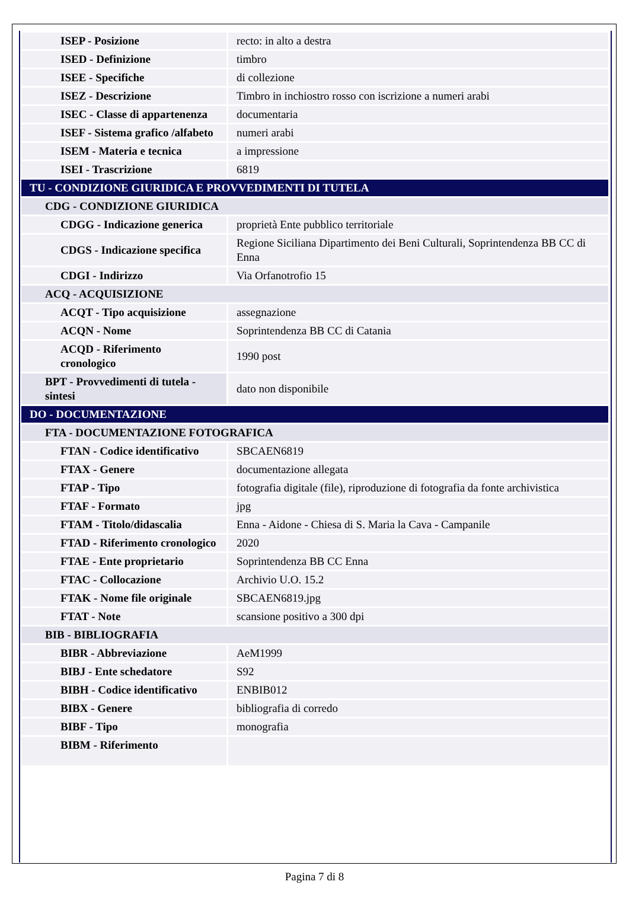| ISEP - Posizione | recto: in alto a destra |
| ISED - Definizione | timbro |
| ISEE - Specifiche | di collezione |
| ISEZ - Descrizione | Timbro in inchiostro rosso con iscrizione a numeri arabi |
| ISEC - Classe di appartenenza | documentaria |
| ISEF - Sistema grafico /alfabeto | numeri arabi |
| ISEM - Materia e tecnica | a impressione |
| ISEI - Trascrizione | 6819 |
| TU - CONDIZIONE GIURIDICA E PROVVEDIMENTI DI TUTELA | |
| CDG - CONDIZIONE GIURIDICA | |
| CDGG - Indicazione generica | proprietà Ente pubblico territoriale |
| CDGS - Indicazione specifica | Regione Siciliana Dipartimento dei Beni Culturali, Soprintendenza BB CC di Enna |
| CDGI - Indirizzo | Via Orfanotrofio 15 |
| ACQ - ACQUISIZIONE | |
| ACQT - Tipo acquisizione | assegnazione |
| ACQN - Nome | Soprintendenza BB CC di Catania |
| ACQD - Riferimento cronologico | 1990 post |
| BPT - Provvedimenti di tutela - sintesi | dato non disponibile |
| DO - DOCUMENTAZIONE | |
| FTA - DOCUMENTAZIONE FOTOGRAFICA | |
| FTAN - Codice identificativo | SBCAEN6819 |
| FTAX - Genere | documentazione allegata |
| FTAP - Tipo | fotografia digitale (file), riproduzione di fotografia da fonte archivistica |
| FTAF - Formato | jpg |
| FTAM - Titolo/didascalia | Enna - Aidone - Chiesa di S. Maria la Cava - Campanile |
| FTAD - Riferimento cronologico | 2020 |
| FTAE - Ente proprietario | Soprintendenza BB CC Enna |
| FTAC - Collocazione | Archivio U.O. 15.2 |
| FTAK - Nome file originale | SBCAEN6819.jpg |
| FTAT - Note | scansione positivo a 300 dpi |
| BIB - BIBLIOGRAFIA | |
| BIBR - Abbreviazione | AeM1999 |
| BIBJ - Ente schedatore | S92 |
| BIBH - Codice identificativo | ENBIB012 |
| BIBX - Genere | bibliografia di corredo |
| BIBF - Tipo | monografia |
| BIBM - Riferimento | |
Pagina 7 di 8